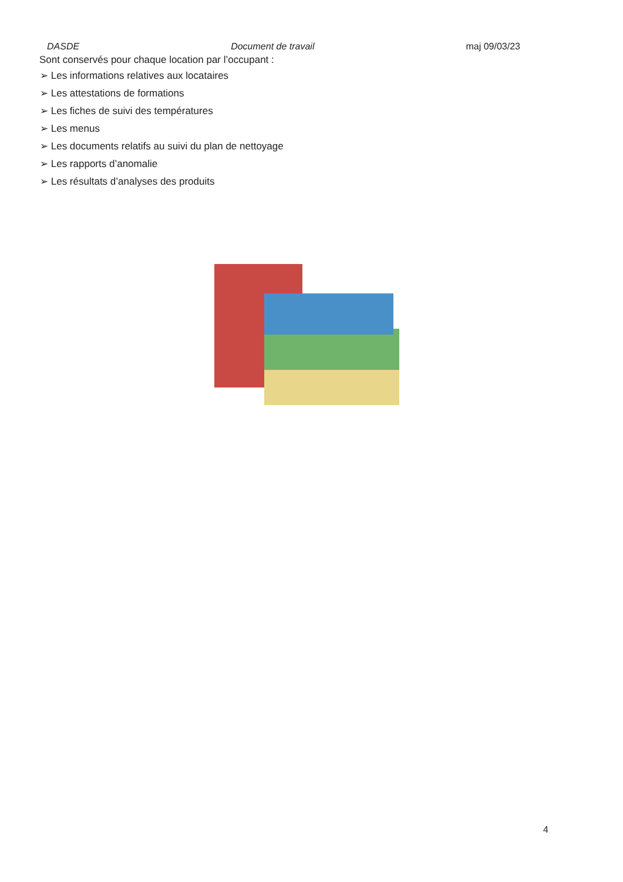DASDE Document de travail maj 09/03/23
Sont conservés pour chaque location par l’occupant :
➢ Les informations relatives aux locataires
➢ Les attestations de formations
➢ Les fiches de suivi des températures
➢ Les menus
➢ Les documents relatifs au suivi du plan de nettoyage
➢ Les rapports d’anomalie
➢ Les résultats d’analyses des produits
4